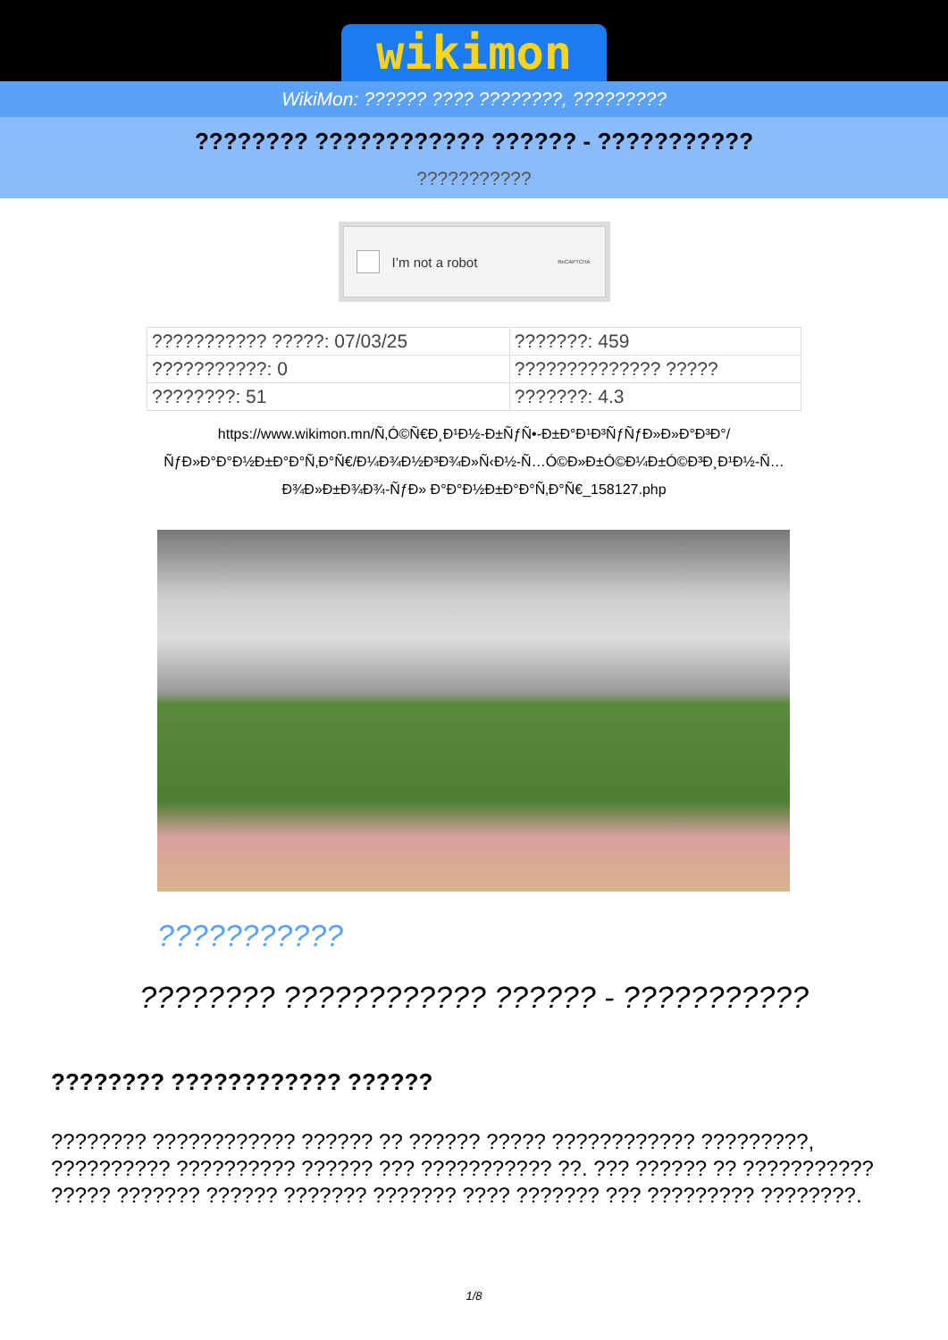wikimon
WikiMon: ?????? ???? ????????, ?????????
???????? ???????????? ?????? - ???????????
???????????
I’m not a robot ReCAPTCHA
| ??????????? ?????: 07/03/25 | ???????: 459 |
| ???????????: 0 | ?????????????? ????? |
| ????????: 51 | ???????: 4.3 |
https://www.wikimon.mn/Ñ‚Ó©Ñ€Ð¸Ð¹Ð½-Ð±ÑƒÑ•-Ð±Ð°Ð¹Ð³ÑƒÑƒÐ»Ð»Ð°Ð³Ð°/ÑƒÐ»Ð°Ð°Ð½Ð±Ð°Ð°Ñ‚Ð°Ñ€/Ð¼Ð¾Ð½Ð³Ð¾Ð»Ñ‹Ð½-Ñ…Ó©Ð»Ð±Ó©Ð¼Ð±Ó©Ð³Ð¸Ð¹Ð½-Ñ…Ð¾Ð»Ð±Ð¾Ð¾-ÑƒÐ» Ð°Ð°Ð½Ð±Ð°Ð°Ñ‚Ð°Ñ€_158127.php
???????????
???????? ???????????? ?????? - ???????????
???????? ???????????? ??????
???????? ???????????? ?????? ?? ?????? ????? ???????????? ?????????, ?????????? ?????????? ?????? ??? ??????????? ??. ??? ?????? ?? ??????????? ????? ??????? ?????? ??????? ??????? ???? ??????? ??? ????????? ????????.
1/8